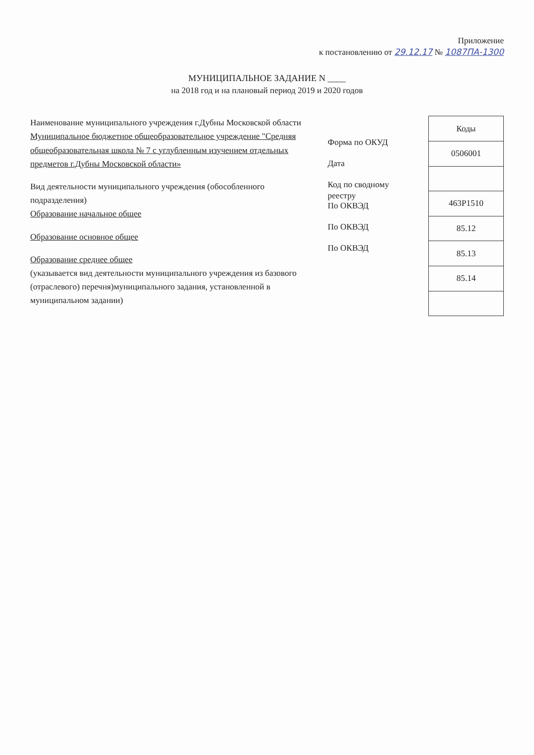Приложение
к постановлению от 29.12.17 № 1087ПА-1300
МУНИЦИПАЛЬНОЕ ЗАДАНИЕ N ____
на 2018 год и на плановый период 2019 и 2020 годов
Наименование муниципального учреждения г.Дубны Московской области Муниципальное бюджетное общеобразовательное учреждение "Средняя общеобразовательная школа № 7 с углубленным изучением отдельных предметов г.Дубны Московской области»
Вид деятельности муниципального учреждения (обособленного подразделения)
Образование начальное общее
Образование основное общее
Образование среднее общее
(указывается вид деятельности муниципального учреждения из базового (отраслевого) перечня)муниципального задания, установленной в муниципальном задании)
Форма по ОКУД
Дата
Код по сводному реестру
По ОКВЭД
По ОКВЭД
По ОКВЭД
| Коды |
| 0506001 |
| 463Р1510 |
| 85.12 |
| 85.13 |
| 85.14 |